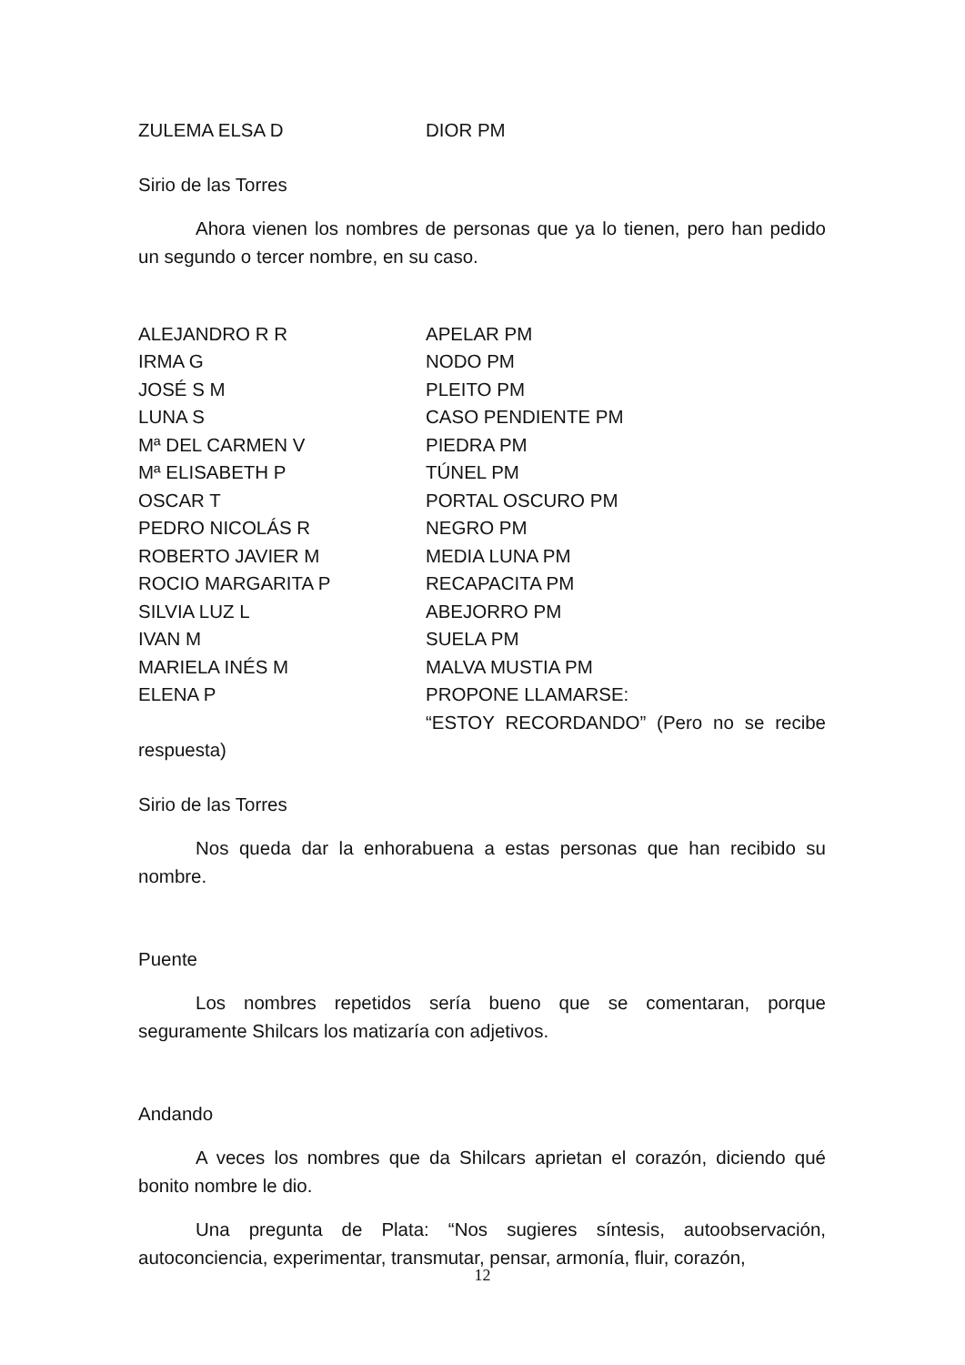ZULEMA ELSA D DIOR PM
Sirio de las Torres
Ahora vienen los nombres de personas que ya lo tienen, pero han pedido un segundo o tercer nombre, en su caso.
ALEJANDRO R R APELAR PM
IRMA G NODO PM
JOSÉ S M PLEITO PM
LUNA S CASO PENDIENTE PM
Mª DEL CARMEN V PIEDRA PM
Mª ELISABETH P TÚNEL PM
OSCAR T PORTAL OSCURO PM
PEDRO NICOLÁS R NEGRO PM
ROBERTO JAVIER M MEDIA LUNA PM
ROCIO MARGARITA P RECAPACITA PM
SILVIA LUZ L ABEJORRO PM
IVAN M SUELA PM
MARIELA INÉS M MALVA MUSTIA PM
ELENA P PROPONE LLAMARSE:
“ESTOY RECORDANDO” (Pero no se recibe respuesta)
Sirio de las Torres
Nos queda dar la enhorabuena a estas personas que han recibido su nombre.
Puente
Los nombres repetidos sería bueno que se comentaran, porque seguramente Shilcars los matizaría con adjetivos.
Andando
A veces los nombres que da Shilcars aprietan el corazón, diciendo qué bonito nombre le dio.
Una pregunta de Plata: “Nos sugieres síntesis, autoobservación, autoconciencia, experimentar, transmutar, pensar, armonía, fluir, corazón,
12